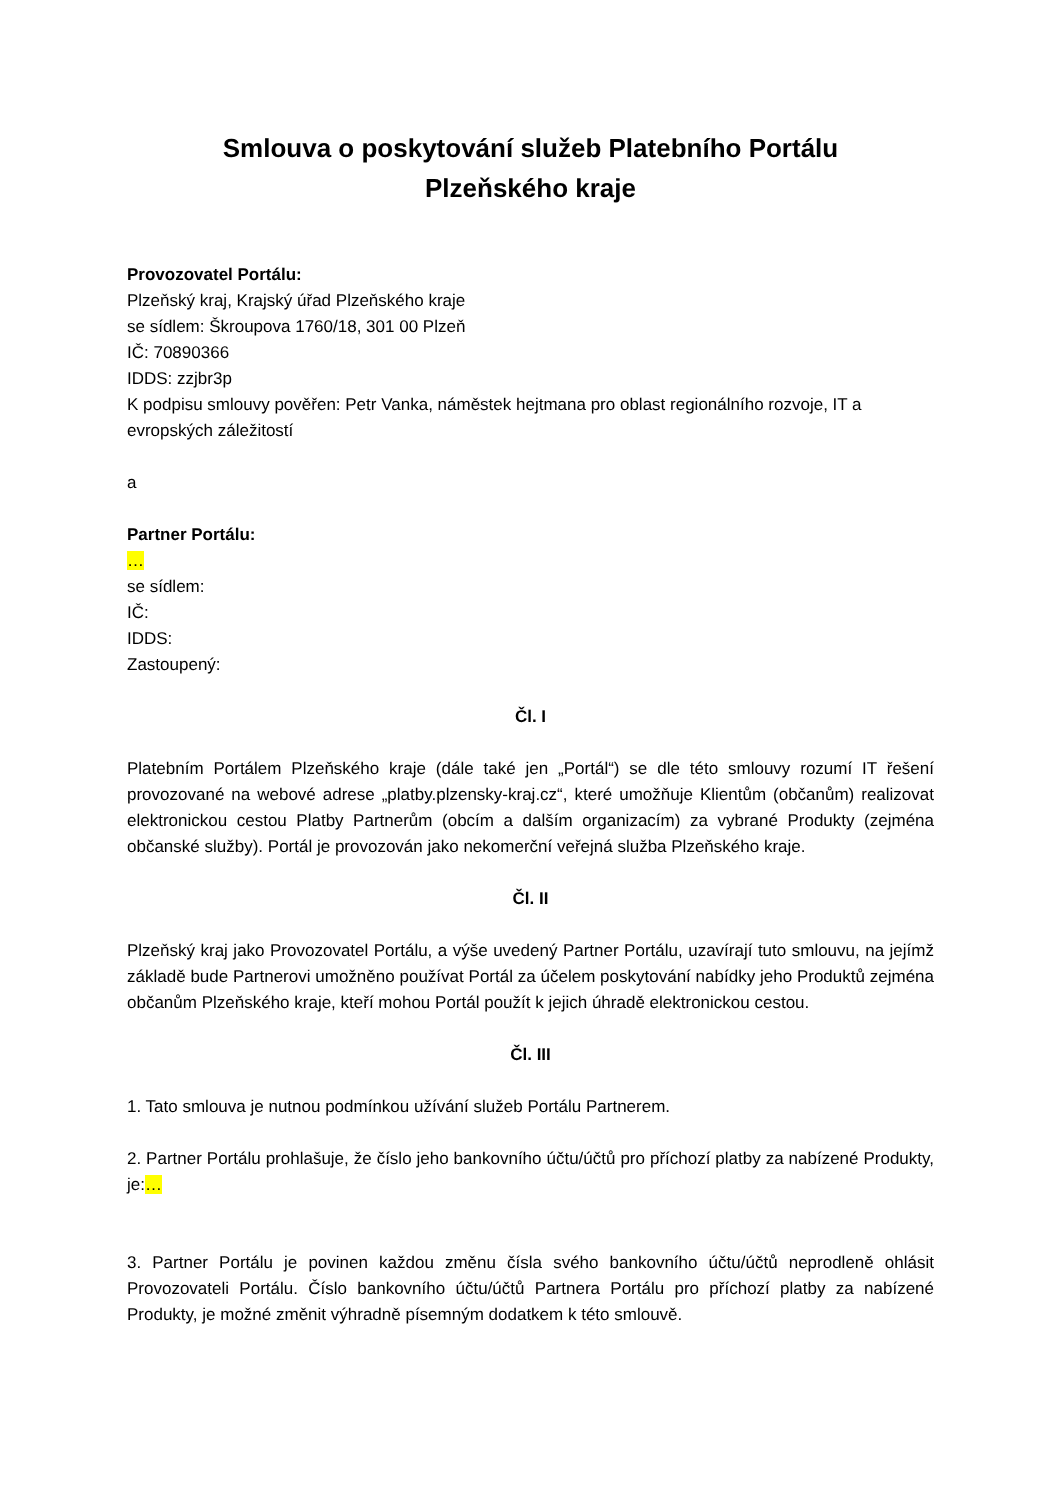Smlouva o poskytování služeb Platebního Portálu
Plzeňského kraje
Provozovatel Portálu:
Plzeňský kraj, Krajský úřad Plzeňského kraje
se sídlem: Škroupova 1760/18, 301 00 Plzeň
IČ: 70890366
IDDS: zzjbr3p
K podpisu smlouvy pověřen: Petr Vanka, náměstek hejtmana pro oblast regionálního rozvoje, IT a evropských záležitostí
a
Partner Portálu:
…
se sídlem:
IČ:
IDDS:
Zastoupený:
Čl. I
Platebním Portálem Plzeňského kraje (dále také jen „Portál“) se dle této smlouvy rozumí IT řešení provozované na webové adrese „platby.plzensky-kraj.cz“, které umožňuje Klientům (občanům) realizovat elektronickou cestou Platby Partnerům (obcím a dalším organizacím) za vybrané Produkty (zejména občanské služby). Portál je provozován jako nekomerční veřejná služba Plzeňského kraje.
Čl. II
Plzeňský kraj jako Provozovatel Portálu, a výše uvedený Partner Portálu, uzavírají tuto smlouvu, na jejímž základě bude Partnerovi umožněno používat Portál za účelem poskytování nabídky jeho Produktů zejména občanům Plzeňského kraje, kteří mohou Portál použít k jejich úhradě elektronickou cestou.
Čl. III
1. Tato smlouva je nutnou podmínkou užívání služeb Portálu Partnerem.
2. Partner Portálu prohlašuje, že číslo jeho bankovního účtu/účtů pro příchozí platby za nabízené Produkty, je:…
3. Partner Portálu je povinen každou změnu čísla svého bankovního účtu/účtů neprodleně ohlásit Provozovateli Portálu. Číslo bankovního účtu/účtů Partnera Portálu pro příchozí platby za nabízené Produkty, je možné změnit výhradně písemným dodatkem k této smlouvě.